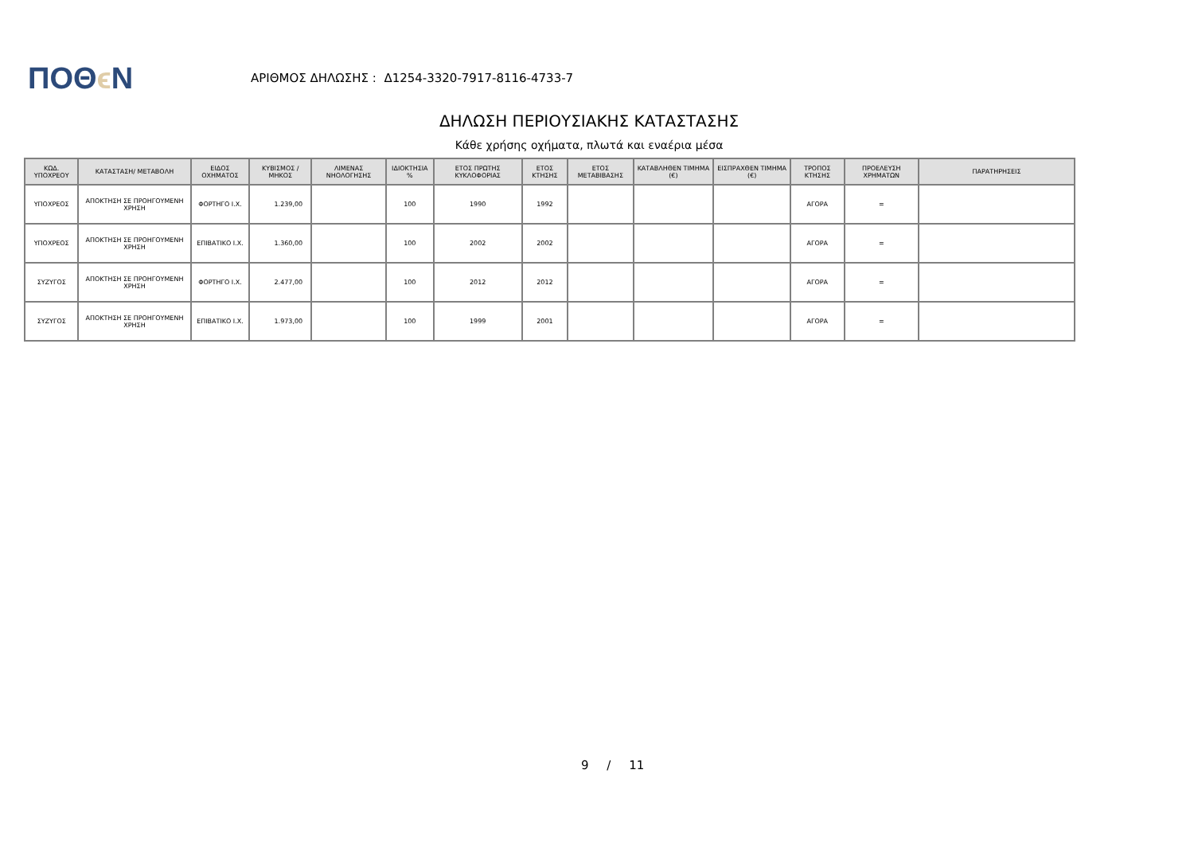ΠΟΘϵ Ν
ΑΡΙΘΜΟΣ ΔΗΛΩΣΗΣ : Δ1254-3320-7917-8116-4733-7
ΔΗΛΩΣΗ ΠΕΡΙΟΥΣΙΑΚΗΣ ΚΑΤΑΣΤΑΣΗΣ
Κάθε χρήσης οχήματα, πλωτά και εναέρια μέσα
| ΚΩΔ. ΥΠΟΧΡΕΟΥ | ΚΑΤΑΣΤΑΣΗ/ ΜΕΤΑΒΟΛΗ | ΕΙΔΟΣ ΟΧΗΜΑΤΟΣ | ΚΥΒΙΣΜΟΣ / ΜΗΚΟΣ | ΛΙΜΕΝΑΣ ΝΗΟΛΟΓΗΣΗΣ | ΙΔΙΟΚΤΗΣΙΑ % | ΕΤΟΣ ΠΡΩΤΗΣ ΚΥΚΛΟΦΟΡΙΑΣ | ΕΤΟΣ ΚΤΗΣΗΣ | ΕΤΟΣ ΜΕΤΑΒΙΒΑΣΗΣ | ΚΑΤΑΒΛΗΘΕΝ ΤΙΜΗΜΑ (€) | ΕΙΣΠΡΑΧΘΕΝ ΤΙΜΗΜΑ (€) | ΤΡΟΠΟΣ ΚΤΗΣΗΣ | ΠΡΟΕΛΕΥΣΗ ΧΡΗΜΑΤΩΝ | ΠΑΡΑΤΗΡΗΣΕΙΣ |
| --- | --- | --- | --- | --- | --- | --- | --- | --- | --- | --- | --- | --- | --- |
| ΥΠΟΧΡΕΟΣ | ΑΠΟΚΤΗΣΗ ΣΕ ΠΡΟΗΓΟΥΜΕΝΗ ΧΡΗΣΗ | ΦΟΡΤΗΓΟ Ι.Χ. | 1.239,00 | | 100 | 1990 | 1992 | | | | ΑΓΟΡΑ | = | |
| ΥΠΟΧΡΕΟΣ | ΑΠΟΚΤΗΣΗ ΣΕ ΠΡΟΗΓΟΥΜΕΝΗ ΧΡΗΣΗ | ΕΠΙΒΑΤΙΚΟ Ι.Χ. | 1.360,00 | | 100 | 2002 | 2002 | | | | ΑΓΟΡΑ | = | |
| ΣΥΖΥΓΟΣ | ΑΠΟΚΤΗΣΗ ΣΕ ΠΡΟΗΓΟΥΜΕΝΗ ΧΡΗΣΗ | ΦΟΡΤΗΓΟ Ι.Χ. | 2.477,00 | | 100 | 2012 | 2012 | | | | ΑΓΟΡΑ | = | |
| ΣΥΖΥΓΟΣ | ΑΠΟΚΤΗΣΗ ΣΕ ΠΡΟΗΓΟΥΜΕΝΗ ΧΡΗΣΗ | ΕΠΙΒΑΤΙΚΟ Ι.Χ. | 1.973,00 | | 100 | 1999 | 2001 | | | | ΑΓΟΡΑ | = | |
9 / 11